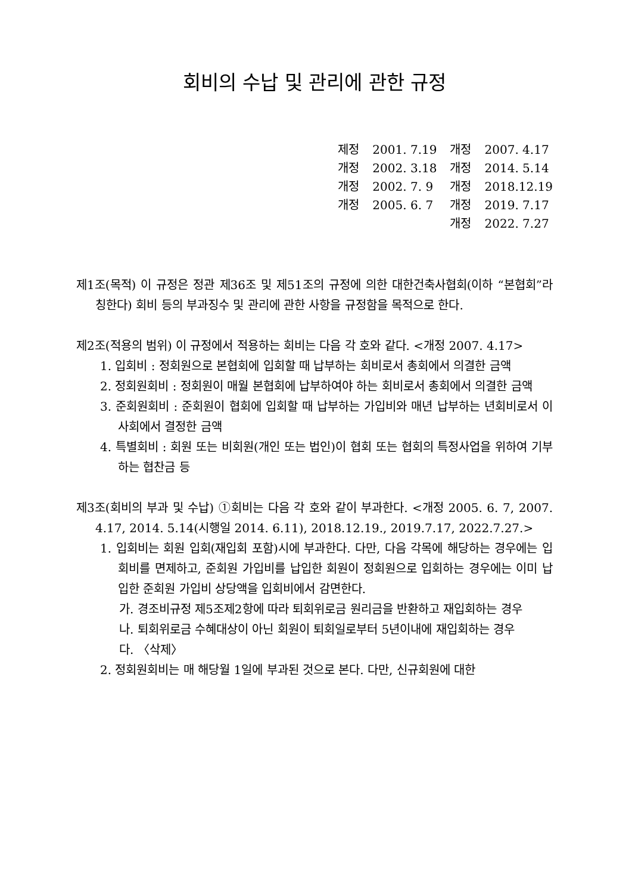회비의 수납 및 관리에 관한 규정
| 제정 | 2001. 7.19 | 개정 | 2007. 4.17 |
| 개정 | 2002. 3.18 | 개정 | 2014. 5.14 |
| 개정 | 2002. 7. 9 | 개정 | 2018.12.19 |
| 개정 | 2005. 6. 7 | 개정 | 2019. 7.17 |
| | | 개정 | 2022. 7.27 |
제1조(목적) 이 규정은 정관 제36조 및 제51조의 규정에 의한 대한건축사협회(이하 “본협회”라 칭한다) 회비 등의 부과징수 및 관리에 관한 사항을 규정함을 목적으로 한다.
제2조(적용의 범위) 이 규정에서 적용하는 회비는 다음 각 호와 같다. <개정 2007. 4.17>
1. 입회비 : 정회원으로 본협회에 입회할 때 납부하는 회비로서 총회에서 의결한 금액
2. 정회원회비 : 정회원이 매월 본협회에 납부하여야 하는 회비로서 총회에서 의결한 금액
3. 준회원회비 : 준회원이 협회에 입회할 때 납부하는 가입비와 매년 납부하는 년회비로서 이사회에서 결정한 금액
4. 특별회비 : 회원 또는 비회원(개인 또는 법인)이 협회 또는 협회의 특정사업을 위하여 기부하는 협찬금 등
제3조(회비의 부과 및 수납) ①회비는 다음 각 호와 같이 부과한다. <개정 2005. 6. 7, 2007. 4.17, 2014. 5.14(시행일 2014. 6.11), 2018.12.19., 2019.7.17, 2022.7.27.>
1. 입회비는 회원 입회(재입회 포함)시에 부과한다. 다만, 다음 각목에 해당하는 경우에는 입회비를 면제하고, 준회원 가입비를 납입한 회원이 정회원으로 입회하는 경우에는 이미 납입한 준회원 가입비 상당액을 입회비에서 감면한다.
가. 경조비규정 제5조제2항에 따라 퇴회위로금 원리금을 반환하고 재입회하는 경우
나. 퇴회위로금 수혜대상이 아닌 회원이 퇴회일로부터 5년이내에 재입회하는 경우
다. 〈삭제〉
2. 정회원회비는 매 해당월 1일에 부과된 것으로 본다. 다만, 신규회원에 대한